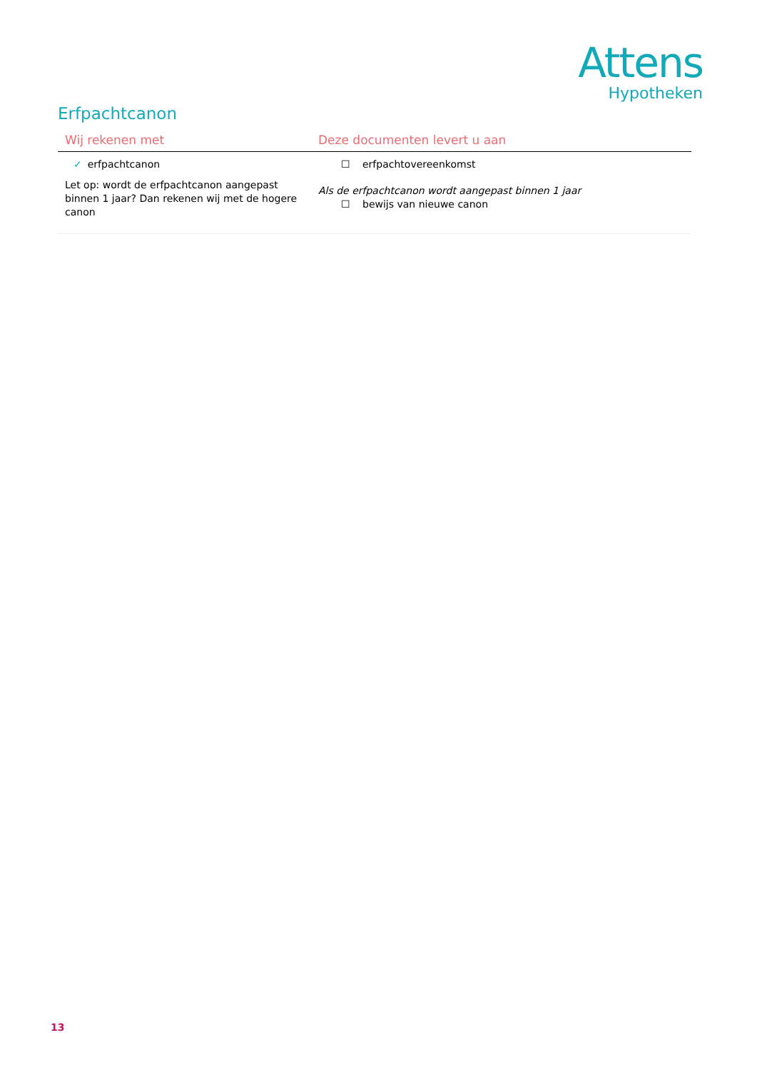Attens
Hypotheken
Erfpachtcanon
| Wij rekenen met | Deze documenten levert u aan |
| --- | --- |
| ✓ erfpachtcanon Let op: wordt de erfpachtcanon aangepast binnen 1 jaar? Dan rekenen wij met de hogere canon | ☐ erfpachtovereenkomst Als de erfpachtcanon wordt aangepast binnen 1 jaar ☐ bewijs van nieuwe canon |
13